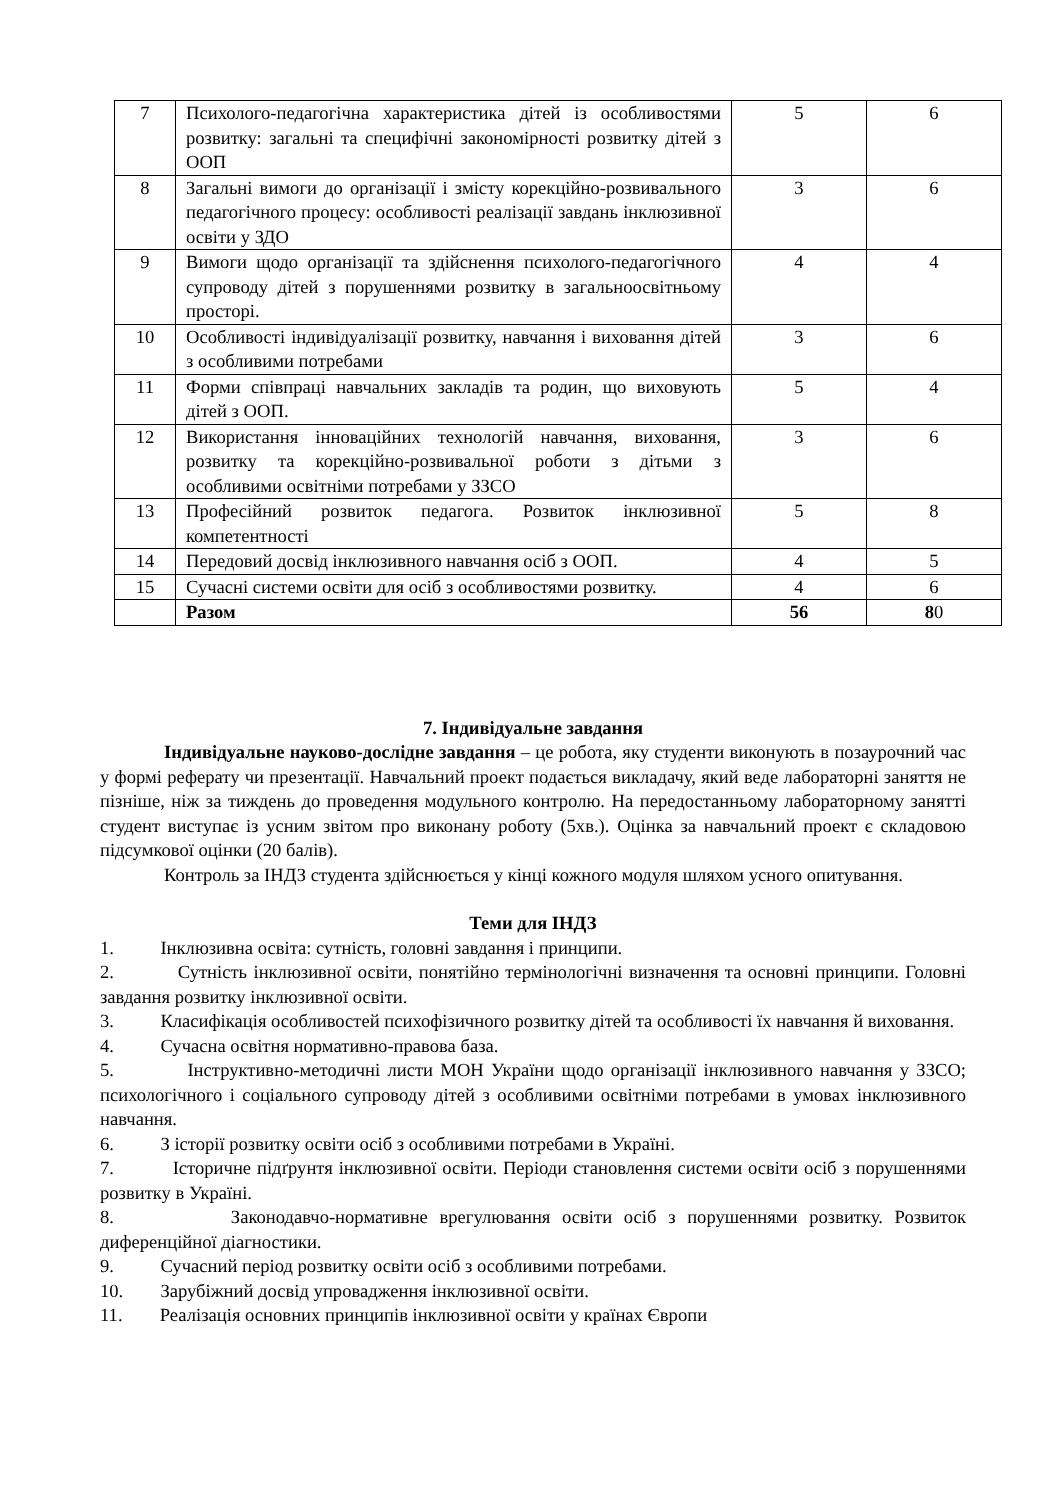| 7 | Психолого-педагогічна характеристика дітей із особливостями розвитку: загальні та специфічні закономірності розвитку дітей з ООП | 5 | 6 |
| 8 | Загальні вимоги до організації і змісту корекційно-розвивального педагогічного процесу: особливості реалізації завдань інклюзивної освіти у ЗДО | 3 | 6 |
| 9 | Вимоги щодо організації та здійснення психолого-педагогічного супроводу дітей з порушеннями розвитку в загальноосвітньому просторі. | 4 | 4 |
| 10 | Особливості індивідуалізації розвитку, навчання і виховання дітей з особливими потребами | 3 | 6 |
| 11 | Форми співпраці навчальних закладів та родин, що виховують дітей з ООП. | 5 | 4 |
| 12 | Використання інноваційних технологій навчання, виховання, розвитку та корекційно-розвивальної роботи з дітьми з особливими освітніми потребами у ЗЗСО | 3 | 6 |
| 13 | Професійний розвиток педагога. Розвиток інклюзивної компетентності | 5 | 8 |
| 14 | Передовий досвід інклюзивного навчання осіб з ООП. | 4 | 5 |
| 15 | Сучасні системи освіти для осіб з особливостями розвитку. | 4 | 6 |
| | Разом | 56 | 8 0 |
7. Індивідуальне завдання
Індивідуальне науково-дослідне завдання – це робота, яку студенти виконують в позаурочний час у формі реферату чи презентації. Навчальний проект подається викладачу, який веде лабораторні заняття не пізніше, ніж за тиждень до проведення модульного контролю. На передостанньому лабораторному занятті студент виступає із усним звітом про виконану роботу (5хв.). Оцінка за навчальний проект є складовою підсумкової оцінки (20 балів).
Контроль за ІНДЗ студента здійснюється у кінці кожного модуля шляхом усного опитування.
Теми для ІНДЗ
1. Інклюзивна освіта: сутність, головні завдання і принципи.
2. Сутність інклюзивної освіти, понятійно термінологічні визначення та основні принципи. Головні завдання розвитку інклюзивної освіти.
3. Класифікація особливостей психофізичного розвитку дітей та особливості їх навчання й виховання.
4. Сучасна освітня нормативно-правова база.
5. Інструктивно-методичні листи МОН України щодо організації інклюзивного навчання у ЗЗСО; психологічного і соціального супроводу дітей з особливими освітніми потребами в умовах інклюзивного навчання.
6. З історії розвитку освіти осіб з особливими потребами в Україні.
7. Історичне підґрунтя інклюзивної освіти. Періоди становлення системи освіти осіб з порушеннями розвитку в Україні.
8. Законодавчо-нормативне врегулювання освіти осіб з порушеннями розвитку. Розвиток диференційної діагностики.
9. Сучасний період розвитку освіти осіб з особливими потребами.
10. Зарубіжний досвід упровадження інклюзивної освіти.
11. Реалізація основних принципів інклюзивної освіти у країнах Європи